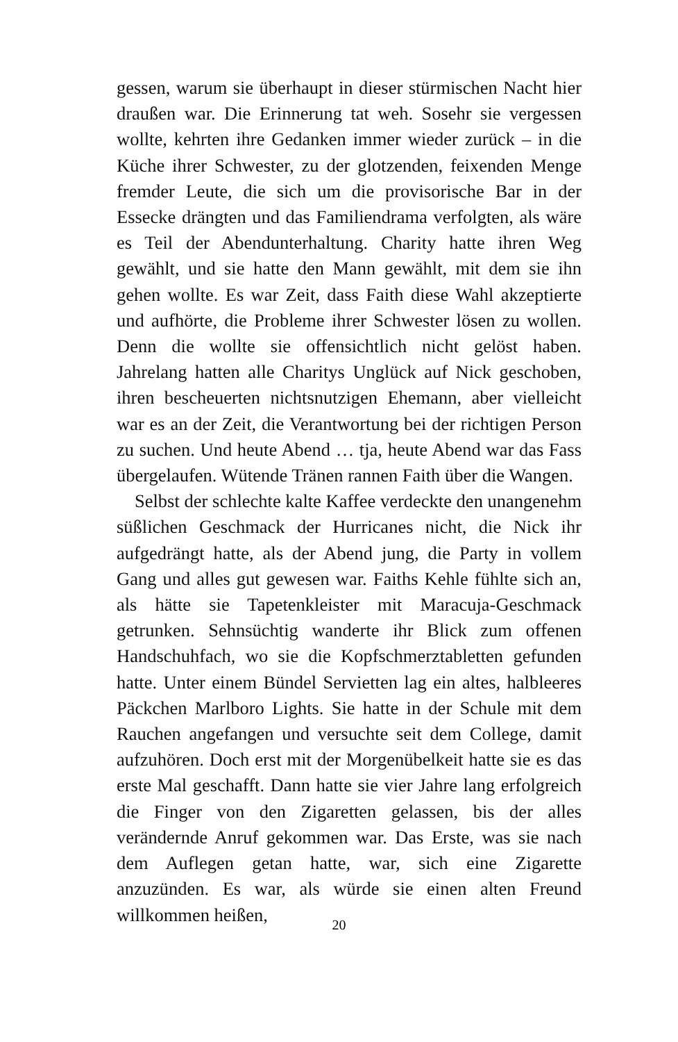gessen, warum sie überhaupt in dieser stürmischen Nacht hier draußen war. Die Erinnerung tat weh. Sosehr sie vergessen wollte, kehrten ihre Gedanken immer wieder zurück – in die Küche ihrer Schwester, zu der glotzenden, feixenden Menge fremder Leute, die sich um die provisorische Bar in der Essecke drängten und das Familiendrama verfolgten, als wäre es Teil der Abendunterhaltung. Charity hatte ihren Weg gewählt, und sie hatte den Mann gewählt, mit dem sie ihn gehen wollte. Es war Zeit, dass Faith diese Wahl akzeptierte und aufhörte, die Probleme ihrer Schwester lösen zu wollen. Denn die wollte sie offensichtlich nicht gelöst haben. Jahrelang hatten alle Charitys Unglück auf Nick geschoben, ihren bescheuerten nichtsnutzigen Ehemann, aber vielleicht war es an der Zeit, die Verantwortung bei der richtigen Person zu suchen. Und heute Abend … tja, heute Abend war das Fass übergelaufen. Wütende Tränen rannen Faith über die Wangen.
Selbst der schlechte kalte Kaffee verdeckte den unangenehm süßlichen Geschmack der Hurricanes nicht, die Nick ihr aufgedrängt hatte, als der Abend jung, die Party in vollem Gang und alles gut gewesen war. Faiths Kehle fühlte sich an, als hätte sie Tapetenkleister mit Maracuja-Geschmack getrunken. Sehnsüchtig wanderte ihr Blick zum offenen Handschuhfach, wo sie die Kopfschmerztabletten gefunden hatte. Unter einem Bündel Servietten lag ein altes, halbleeres Päckchen Marlboro Lights. Sie hatte in der Schule mit dem Rauchen angefangen und versuchte seit dem College, damit aufzuhören. Doch erst mit der Morgenübelkeit hatte sie es das erste Mal geschafft. Dann hatte sie vier Jahre lang erfolgreich die Finger von den Zigaretten gelassen, bis der alles verändernde Anruf gekommen war. Das Erste, was sie nach dem Auflegen getan hatte, war, sich eine Zigarette anzuzünden. Es war, als würde sie einen alten Freund willkommen heißen,
20